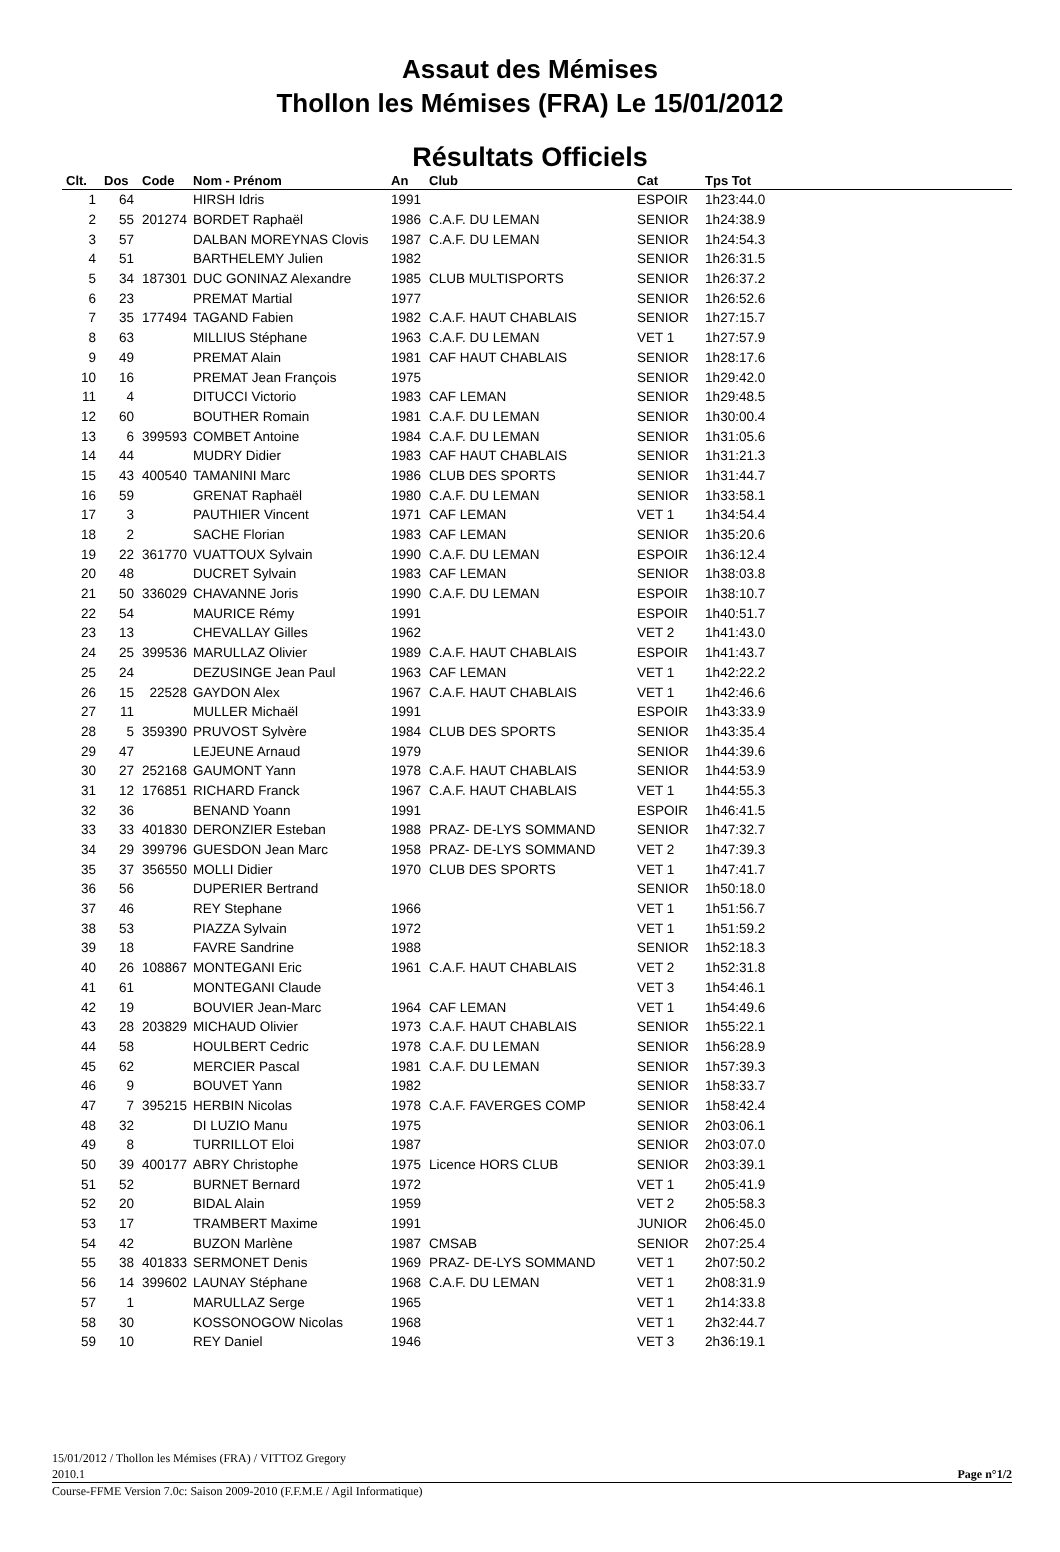Assaut des Mémises
Thollon les Mémises (FRA) Le 15/01/2012
Résultats Officiels
| Clt. | Dos | Code | Nom - Prénom | An | Club | Cat | Tps Tot |
| --- | --- | --- | --- | --- | --- | --- | --- |
| 1 | 64 | | HIRSH Idris | 1991 | | ESPOIR | 1h23:44.0 |
| 2 | 55 | 201274 | BORDET Raphaël | 1986 | C.A.F. DU LEMAN | SENIOR | 1h24:38.9 |
| 3 | 57 | | DALBAN MOREYNAS Clovis | 1987 | C.A.F. DU LEMAN | SENIOR | 1h24:54.3 |
| 4 | 51 | | BARTHELEMY Julien | 1982 | | SENIOR | 1h26:31.5 |
| 5 | 34 | 187301 | DUC GONINAZ Alexandre | 1985 | CLUB MULTISPORTS | SENIOR | 1h26:37.2 |
| 6 | 23 | | PREMAT Martial | 1977 | | SENIOR | 1h26:52.6 |
| 7 | 35 | 177494 | TAGAND Fabien | 1982 | C.A.F. HAUT CHABLAIS | SENIOR | 1h27:15.7 |
| 8 | 63 | | MILLIUS Stéphane | 1963 | C.A.F. DU LEMAN | VET 1 | 1h27:57.9 |
| 9 | 49 | | PREMAT Alain | 1981 | CAF HAUT CHABLAIS | SENIOR | 1h28:17.6 |
| 10 | 16 | | PREMAT Jean François | 1975 | | SENIOR | 1h29:42.0 |
| 11 | 4 | | DITUCCI Victorio | 1983 | CAF LEMAN | SENIOR | 1h29:48.5 |
| 12 | 60 | | BOUTHER Romain | 1981 | C.A.F. DU LEMAN | SENIOR | 1h30:00.4 |
| 13 | 6 | 399593 | COMBET Antoine | 1984 | C.A.F. DU LEMAN | SENIOR | 1h31:05.6 |
| 14 | 44 | | MUDRY Didier | 1983 | CAF HAUT CHABLAIS | SENIOR | 1h31:21.3 |
| 15 | 43 | 400540 | TAMANINI Marc | 1986 | CLUB DES SPORTS | SENIOR | 1h31:44.7 |
| 16 | 59 | | GRENAT Raphaël | 1980 | C.A.F. DU LEMAN | SENIOR | 1h33:58.1 |
| 17 | 3 | | PAUTHIER Vincent | 1971 | CAF LEMAN | VET 1 | 1h34:54.4 |
| 18 | 2 | | SACHE Florian | 1983 | CAF LEMAN | SENIOR | 1h35:20.6 |
| 19 | 22 | 361770 | VUATTOUX Sylvain | 1990 | C.A.F. DU LEMAN | ESPOIR | 1h36:12.4 |
| 20 | 48 | | DUCRET Sylvain | 1983 | CAF LEMAN | SENIOR | 1h38:03.8 |
| 21 | 50 | 336029 | CHAVANNE Joris | 1990 | C.A.F. DU LEMAN | ESPOIR | 1h38:10.7 |
| 22 | 54 | | MAURICE Rémy | 1991 | | ESPOIR | 1h40:51.7 |
| 23 | 13 | | CHEVALLAY Gilles | 1962 | | VET 2 | 1h41:43.0 |
| 24 | 25 | 399536 | MARULLAZ Olivier | 1989 | C.A.F. HAUT CHABLAIS | ESPOIR | 1h41:43.7 |
| 25 | 24 | | DEZUSINGE Jean Paul | 1963 | CAF LEMAN | VET 1 | 1h42:22.2 |
| 26 | 15 | 22528 | GAYDON Alex | 1967 | C.A.F. HAUT CHABLAIS | VET 1 | 1h42:46.6 |
| 27 | 11 | | MULLER Michaël | 1991 | | ESPOIR | 1h43:33.9 |
| 28 | 5 | 359390 | PRUVOST Sylvère | 1984 | CLUB DES SPORTS | SENIOR | 1h43:35.4 |
| 29 | 47 | | LEJEUNE Arnaud | 1979 | | SENIOR | 1h44:39.6 |
| 30 | 27 | 252168 | GAUMONT Yann | 1978 | C.A.F. HAUT CHABLAIS | SENIOR | 1h44:53.9 |
| 31 | 12 | 176851 | RICHARD Franck | 1967 | C.A.F. HAUT CHABLAIS | VET 1 | 1h44:55.3 |
| 32 | 36 | | BENAND Yoann | 1991 | | ESPOIR | 1h46:41.5 |
| 33 | 33 | 401830 | DERONZIER Esteban | 1988 | PRAZ- DE-LYS SOMMAND | SENIOR | 1h47:32.7 |
| 34 | 29 | 399796 | GUESDON Jean Marc | 1958 | PRAZ- DE-LYS SOMMAND | VET 2 | 1h47:39.3 |
| 35 | 37 | 356550 | MOLLI Didier | 1970 | CLUB DES SPORTS | VET 1 | 1h47:41.7 |
| 36 | 56 | | DUPERIER Bertrand | | | SENIOR | 1h50:18.0 |
| 37 | 46 | | REY Stephane | 1966 | | VET 1 | 1h51:56.7 |
| 38 | 53 | | PIAZZA Sylvain | 1972 | | VET 1 | 1h51:59.2 |
| 39 | 18 | | FAVRE Sandrine | 1988 | | SENIOR | 1h52:18.3 |
| 40 | 26 | 108867 | MONTEGANI Eric | 1961 | C.A.F. HAUT CHABLAIS | VET 2 | 1h52:31.8 |
| 41 | 61 | | MONTEGANI Claude | | | VET 3 | 1h54:46.1 |
| 42 | 19 | | BOUVIER Jean-Marc | 1964 | CAF LEMAN | VET 1 | 1h54:49.6 |
| 43 | 28 | 203829 | MICHAUD Olivier | 1973 | C.A.F. HAUT CHABLAIS | SENIOR | 1h55:22.1 |
| 44 | 58 | | HOULBERT Cedric | 1978 | C.A.F. DU LEMAN | SENIOR | 1h56:28.9 |
| 45 | 62 | | MERCIER Pascal | 1981 | C.A.F. DU LEMAN | SENIOR | 1h57:39.3 |
| 46 | 9 | | BOUVET Yann | 1982 | | SENIOR | 1h58:33.7 |
| 47 | 7 | 395215 | HERBIN Nicolas | 1978 | C.A.F. FAVERGES COMP | SENIOR | 1h58:42.4 |
| 48 | 32 | | DI LUZIO Manu | 1975 | | SENIOR | 2h03:06.1 |
| 49 | 8 | | TURRILLOT Eloi | 1987 | | SENIOR | 2h03:07.0 |
| 50 | 39 | 400177 | ABRY Christophe | 1975 | Licence HORS CLUB | SENIOR | 2h03:39.1 |
| 51 | 52 | | BURNET Bernard | 1972 | | VET 1 | 2h05:41.9 |
| 52 | 20 | | BIDAL Alain | 1959 | | VET 2 | 2h05:58.3 |
| 53 | 17 | | TRAMBERT Maxime | 1991 | | JUNIOR | 2h06:45.0 |
| 54 | 42 | | BUZON Marlène | 1987 | CMSAB | SENIOR | 2h07:25.4 |
| 55 | 38 | 401833 | SERMONET Denis | 1969 | PRAZ- DE-LYS SOMMAND | VET 1 | 2h07:50.2 |
| 56 | 14 | 399602 | LAUNAY Stéphane | 1968 | C.A.F. DU LEMAN | VET 1 | 2h08:31.9 |
| 57 | 1 | | MARULLAZ Serge | 1965 | | VET 1 | 2h14:33.8 |
| 58 | 30 | | KOSSONOGOW Nicolas | 1968 | | VET 1 | 2h32:44.7 |
| 59 | 10 | | REY Daniel | 1946 | | VET 3 | 2h36:19.1 |
15/01/2012 / Thollon les Mémises (FRA) / VITTOZ Gregory
2010.1 Page n°1/2
Course-FFME Version 7.0c: Saison 2009-2010 (F.F.M.E / Agil Informatique)